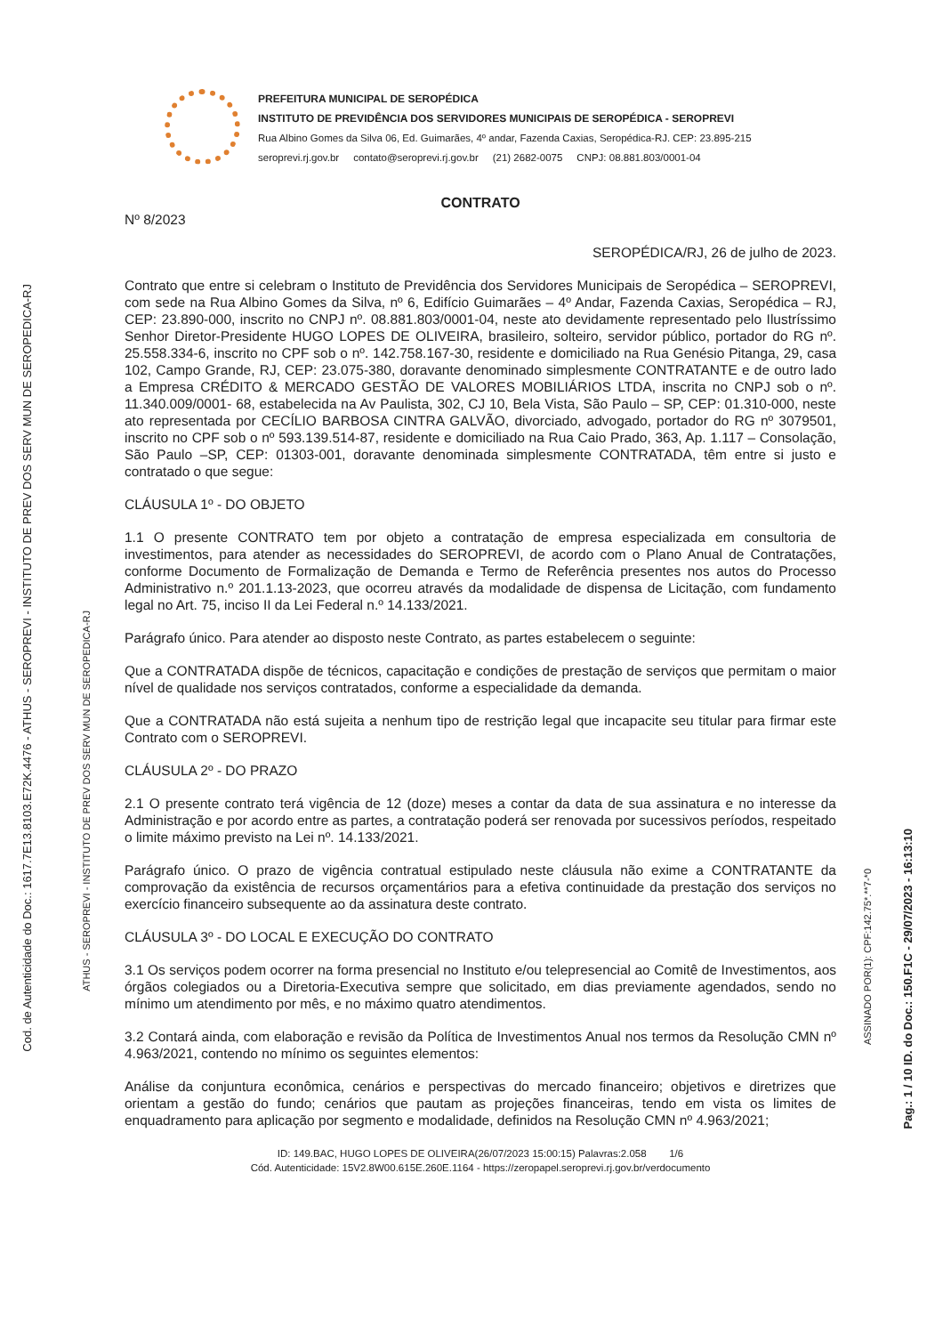Cod. de Autenticidade do Doc.: 1617.7E13.8103.E72K.4476 - ATHUS - SEROPREVI - INSTITUTO DE PREV DOS SERV MUN DE SEROPEDICA-RJ
ATHUS - SEROPREVI - INSTITUTO DE PREV DOS SERV MUN DE SEROPEDICA-RJ
PREFEITURA MUNICIPAL DE SEROPÉDICA
INSTITUTO DE PREVIDÊNCIA DOS SERVIDORES MUNICIPAIS DE SEROPÉDICA - SEROPREVI
Rua Albino Gomes da Silva 06, Ed. Guimarães, 4º andar, Fazenda Caxias, Seropédica-RJ. CEP: 23.895-215
seroprevi.rj.gov.br contato@seroprevi.rj.gov.br (21) 2682-0075 CNPJ: 08.881.803/0001-04
CONTRATO
Nº 8/2023
SEROPÉDICA/RJ, 26 de julho de 2023.
Contrato que entre si celebram o Instituto de Previdência dos Servidores Municipais de Seropédica – SEROPREVI, com sede na Rua Albino Gomes da Silva, nº 6, Edifício Guimarães – 4º Andar, Fazenda Caxias, Seropédica – RJ, CEP: 23.890-000, inscrito no CNPJ nº. 08.881.803/0001-04, neste ato devidamente representado pelo Ilustríssimo Senhor Diretor-Presidente HUGO LOPES DE OLIVEIRA, brasileiro, solteiro, servidor público, portador do RG nº. 25.558.334-6, inscrito no CPF sob o nº. 142.758.167-30, residente e domiciliado na Rua Genésio Pitanga, 29, casa 102, Campo Grande, RJ, CEP: 23.075-380, doravante denominado simplesmente CONTRATANTE e de outro lado a Empresa CRÉDITO & MERCADO GESTÃO DE VALORES MOBILIÁRIOS LTDA, inscrita no CNPJ sob o nº. 11.340.009/0001- 68, estabelecida na Av Paulista, 302, CJ 10, Bela Vista, São Paulo – SP, CEP: 01.310-000, neste ato representada por CECÍLIO BARBOSA CINTRA GALVÃO, divorciado, advogado, portador do RG nº 3079501, inscrito no CPF sob o nº 593.139.514-87, residente e domiciliado na Rua Caio Prado, 363, Ap. 1.117 – Consolação, São Paulo –SP, CEP: 01303-001, doravante denominada simplesmente CONTRATADA, têm entre si justo e contratado o que segue:
CLÁUSULA 1º - DO OBJETO
1.1 O presente CONTRATO tem por objeto a contratação de empresa especializada em consultoria de investimentos, para atender as necessidades do SEROPREVI, de acordo com o Plano Anual de Contratações, conforme Documento de Formalização de Demanda e Termo de Referência presentes nos autos do Processo Administrativo n.º 201.1.13-2023, que ocorreu através da modalidade de dispensa de Licitação, com fundamento legal no Art. 75, inciso II da Lei Federal n.º 14.133/2021.
Parágrafo único. Para atender ao disposto neste Contrato, as partes estabelecem o seguinte:
Que a CONTRATADA dispõe de técnicos, capacitação e condições de prestação de serviços que permitam o maior nível de qualidade nos serviços contratados, conforme a especialidade da demanda.
Que a CONTRATADA não está sujeita a nenhum tipo de restrição legal que incapacite seu titular para firmar este Contrato com o SEROPREVI.
CLÁUSULA 2º - DO PRAZO
2.1 O presente contrato terá vigência de 12 (doze) meses a contar da data de sua assinatura e no interesse da Administração e por acordo entre as partes, a contratação poderá ser renovada por sucessivos períodos, respeitado o limite máximo previsto na Lei nº. 14.133/2021.
Parágrafo único. O prazo de vigência contratual estipulado neste cláusula não exime a CONTRATANTE da comprovação da existência de recursos orçamentários para a efetiva continuidade da prestação dos serviços no exercício financeiro subsequente ao da assinatura deste contrato.
CLÁUSULA 3º - DO LOCAL E EXECUÇÃO DO CONTRATO
3.1 Os serviços podem ocorrer na forma presencial no Instituto e/ou telepresencial ao Comitê de Investimentos, aos órgãos colegiados ou a Diretoria-Executiva sempre que solicitado, em dias previamente agendados, sendo no mínimo um atendimento por mês, e no máximo quatro atendimentos.
3.2 Contará ainda, com elaboração e revisão da Política de Investimentos Anual nos termos da Resolução CMN nº 4.963/2021, contendo no mínimo os seguintes elementos:
Análise da conjuntura econômica, cenários e perspectivas do mercado financeiro; objetivos e diretrizes que orientam a gestão do fundo; cenários que pautam as projeções financeiras, tendo em vista os limites de enquadramento para aplicação por segmento e modalidade, definidos na Resolução CMN nº 4.963/2021;
ID: 149.BAC, HUGO LOPES DE OLIVEIRA(26/07/2023 15:00:15) Palavras:2.058 1/6
Cód. Autenticidade: 15V2.8W00.615E.260E.1164 - https://zeropapel.seroprevi.rj.gov.br/verdocumento
ASSINADO POR(1): CPF:142.75*.**7-*0
Pag.: 1 / 10 ID. do Doc.: 150.F1C - 29/07/2023 - 16:13:10